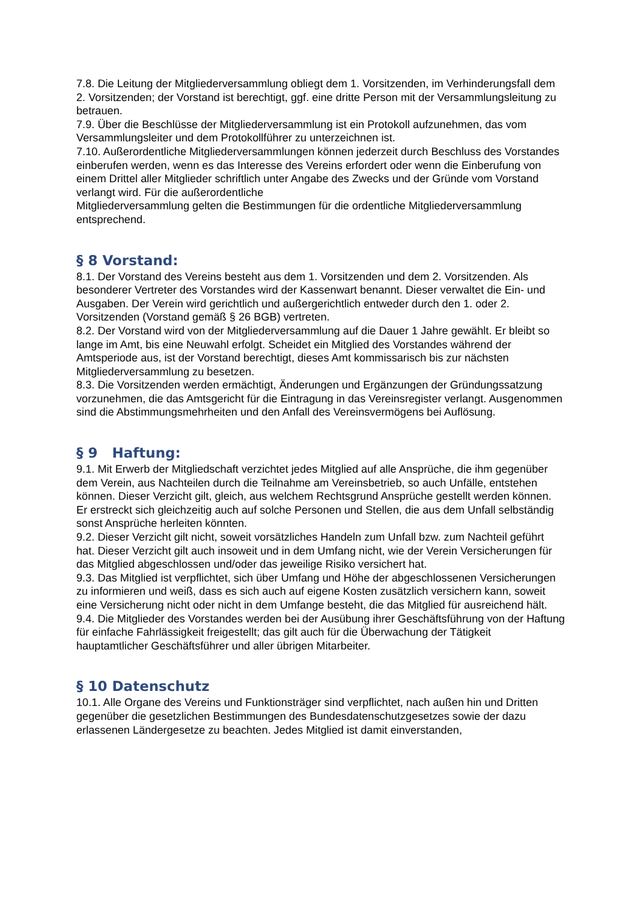7.8. Die Leitung der Mitgliederversammlung obliegt dem 1. Vorsitzenden, im Verhinderungsfall dem 2. Vorsitzenden; der Vorstand ist berechtigt, ggf. eine dritte Person mit der Versammlungsleitung zu betrauen.
7.9. Über die Beschlüsse der Mitgliederversammlung ist ein Protokoll aufzunehmen, das vom Versammlungsleiter und dem Protokollführer zu unterzeichnen ist.
7.10. Außerordentliche Mitgliederversammlungen können jederzeit durch Beschluss des Vorstandes einberufen werden, wenn es das Interesse des Vereins erfordert oder wenn die Einberufung von einem Drittel aller Mitglieder schriftlich unter Angabe des Zwecks und der Gründe vom Vorstand verlangt wird. Für die außerordentliche
Mitgliederversammlung gelten die Bestimmungen für die ordentliche Mitgliederversammlung entsprechend.
§ 8 Vorstand:
8.1. Der Vorstand des Vereins besteht aus dem 1. Vorsitzenden und dem 2. Vorsitzenden. Als besonderer Vertreter des Vorstandes wird der Kassenwart benannt. Dieser verwaltet die Ein- und Ausgaben. Der Verein wird gerichtlich und außergerichtlich entweder durch den 1. oder 2. Vorsitzenden (Vorstand gemäß § 26 BGB) vertreten.
8.2. Der Vorstand wird von der Mitgliederversammlung auf die Dauer 1 Jahre gewählt. Er bleibt so lange im Amt, bis eine Neuwahl erfolgt. Scheidet ein Mitglied des Vorstandes während der Amtsperiode aus, ist der Vorstand berechtigt, dieses Amt kommissarisch bis zur nächsten Mitgliederversammlung zu besetzen.
8.3. Die Vorsitzenden werden ermächtigt, Änderungen und Ergänzungen der Gründungssatzung vorzunehmen, die das Amtsgericht für die Eintragung in das Vereinsregister verlangt. Ausgenommen sind die Abstimmungsmehrheiten und den Anfall des Vereinsvermögens bei Auflösung.
§ 9 Haftung:
9.1. Mit Erwerb der Mitgliedschaft verzichtet jedes Mitglied auf alle Ansprüche, die ihm gegenüber dem Verein, aus Nachteilen durch die Teilnahme am Vereinsbetrieb, so auch Unfälle, entstehen können. Dieser Verzicht gilt, gleich, aus welchem Rechtsgrund Ansprüche gestellt werden können. Er erstreckt sich gleichzeitig auch auf solche Personen und Stellen, die aus dem Unfall selbständig sonst Ansprüche herleiten könnten.
9.2. Dieser Verzicht gilt nicht, soweit vorsätzliches Handeln zum Unfall bzw. zum Nachteil geführt hat. Dieser Verzicht gilt auch insoweit und in dem Umfang nicht, wie der Verein Versicherungen für das Mitglied abgeschlossen und/oder das jeweilige Risiko versichert hat.
9.3. Das Mitglied ist verpflichtet, sich über Umfang und Höhe der abgeschlossenen Versicherungen zu informieren und weiß, dass es sich auch auf eigene Kosten zusätzlich versichern kann, soweit eine Versicherung nicht oder nicht in dem Umfange besteht, die das Mitglied für ausreichend hält.
9.4. Die Mitglieder des Vorstandes werden bei der Ausübung ihrer Geschäftsführung von der Haftung für einfache Fahrlässigkeit freigestellt; das gilt auch für die Überwachung der Tätigkeit hauptamtlicher Geschäftsführer und aller übrigen Mitarbeiter.
§ 10 Datenschutz
10.1. Alle Organe des Vereins und Funktionsträger sind verpflichtet, nach außen hin und Dritten gegenüber die gesetzlichen Bestimmungen des Bundesdatenschutzgesetzes sowie der dazu erlassenen Ländergesetze zu beachten. Jedes Mitglied ist damit einverstanden,